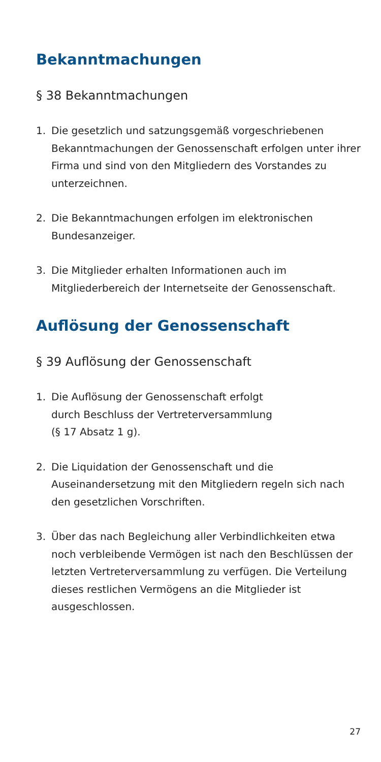Bekanntmachungen
§ 38 Bekanntmachungen
1. Die gesetzlich und satzungsgemäß vorgeschriebenen Bekanntmachungen der Genossenschaft erfolgen unter ihrer Firma und sind von den Mitgliedern des Vorstandes zu unterzeichnen.
2. Die Bekanntmachungen erfolgen im elektronischen Bundesanzeiger.
3. Die Mitglieder erhalten Informationen auch im Mitgliederbereich der Internetseite der Genossenschaft.
Auflösung der Genossenschaft
§ 39 Auflösung der Genossenschaft
1. Die Auflösung der Genossenschaft erfolgt
durch Beschluss der Vertreterversammlung
(§ 17 Absatz 1 g).
2. Die Liquidation der Genossenschaft und die Auseinandersetzung mit den Mitgliedern regeln sich nach den gesetzlichen Vorschriften.
3. Über das nach Begleichung aller Verbindlichkeiten etwa noch verbleibende Vermögen ist nach den Beschlüssen der letzten Vertreterversammlung zu verfügen. Die Verteilung dieses restlichen Vermögens an die Mitglieder ist ausgeschlossen.
27